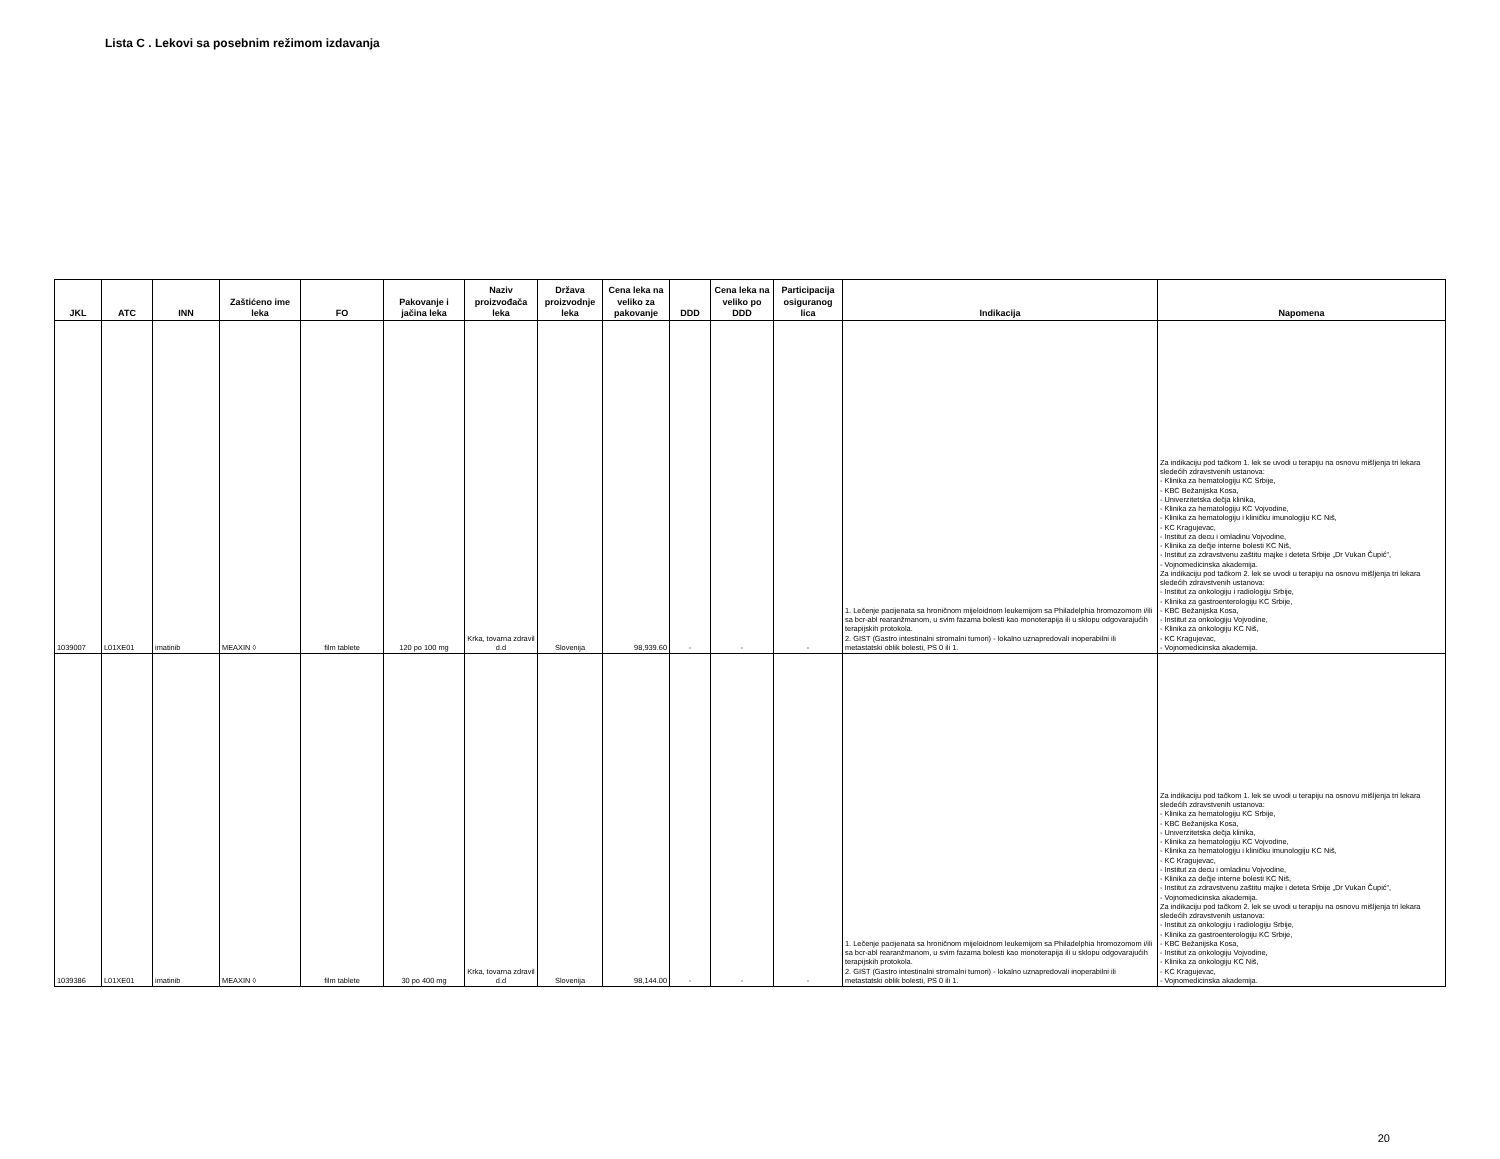Lista C . Lekovi sa posebnim režimom izdavanja
| JKL | ATC | INN | Zaštićeno ime leka | FO | Pakovanje i jačina leka | Naziv proizvođača leka | Država proizvodnje leka | Cena leka na veliko za pakovanje | DDD | Cena leka na veliko po DDD | Participacija osiguranog lica | Indikacija | Napomena |
| --- | --- | --- | --- | --- | --- | --- | --- | --- | --- | --- | --- | --- | --- |
| 1039007 | L01XE01 | imatinib | MEAXIN ◊ | film tablete | 120 po 100 mg | Krka, tovarna zdravil d.d | Slovenija | 98,939.60 | - | - | - | 1. Lečenje pacijenata sa hroničnom mijeloidnom leukemijom sa Philadelphia hromozomom i/ili sa bcr-abl rearanžmanom, u svim fazama bolesti kao monoterapija ili u sklopu odgovarajućih terapijskih protokola. 2. GIST (Gastro intestinalni stromalni tumori) - lokalno uznapredovali inoperabilni ili metastatski oblik bolesti, PS 0 ili 1. | Za indikaciju pod tačkom 1. lek se uvodi u terapiju na osnovu mišljenja tri lekara sledećih zdravstvenih ustanova: - Klinika za hematologiju KC Srbije, - KBC Bežanijska Kosa, - Univerzitetska dečja klinika, - Klinika za hematologiju KC Vojvodine, - Klinika za hematologiju i kliničku imunologiju KC Niš, - KC Kragujevac, - Institut za decu i omladinu Vojvodine, - Klinika za dečje interne bolesti KC Niš, - Institut za zdravstvenu zaštitu majke i deteta Srbije „Dr Vukan Čupić“, - Vojnomedicinska akademija. Za indikaciju pod tačkom 2. lek se uvodi u terapiju na osnovu mišljenja tri lekara sledećih zdravstvenih ustanova: - Institut za onkologiju i radiologiju Srbije, - Klinika za gastroenterologiju KC Srbije, - KBC Bežanijska Kosa, - Institut za onkologiju Vojvodine, - Klinika za onkologiju KC Niš, - KC Kragujevac, - Vojnomedicinska akademija. |
| 1039386 | L01XE01 | imatinib | MEAXIN ◊ | film tablete | 30 po 400 mg | Krka, tovarna zdravil d.d | Slovenija | 98,144.00 | - | - | - | 1. Lečenje pacijenata sa hroničnom mijeloidnom leukemijom sa Philadelphia hromozomom i/ili sa bcr-abl rearanžmanom, u svim fazama bolesti kao monoterapija ili u sklopu odgovarajućih terapijskih protokola. 2. GIST (Gastro intestinalni stromalni tumori) - lokalno uznapredovali inoperabilni ili metastatski oblik bolesti, PS 0 ili 1. | Za indikaciju pod tačkom 1. lek se uvodi u terapiju na osnovu mišljenja tri lekara sledećih zdravstvenih ustanova: - Klinika za hematologiju KC Srbije, - KBC Bežanijska Kosa, - Univerzitetska dečja klinika, - Klinika za hematologiju KC Vojvodine, - Klinika za hematologiju i kliničku imunologiju KC Niš, - KC Kragujevac, - Institut za decu i omladinu Vojvodine, - Klinika za dečje interne bolesti KC Niš, - Institut za zdravstvenu zaštitu majke i deteta Srbije „Dr Vukan Čupić“, - Vojnomedicinska akademija. Za indikaciju pod tačkom 2. lek se uvodi u terapiju na osnovu mišljenja tri lekara sledećih zdravstvenih ustanova: - Institut za onkologiju i radiologiju Srbije, - Klinika za gastroenterologiju KC Srbije, - KBC Bežanijska Kosa, - Institut za onkologiju Vojvodine, - Klinika za onkologiju KC Niš, - KC Kragujevac, - Vojnomedicinska akademija. |
20